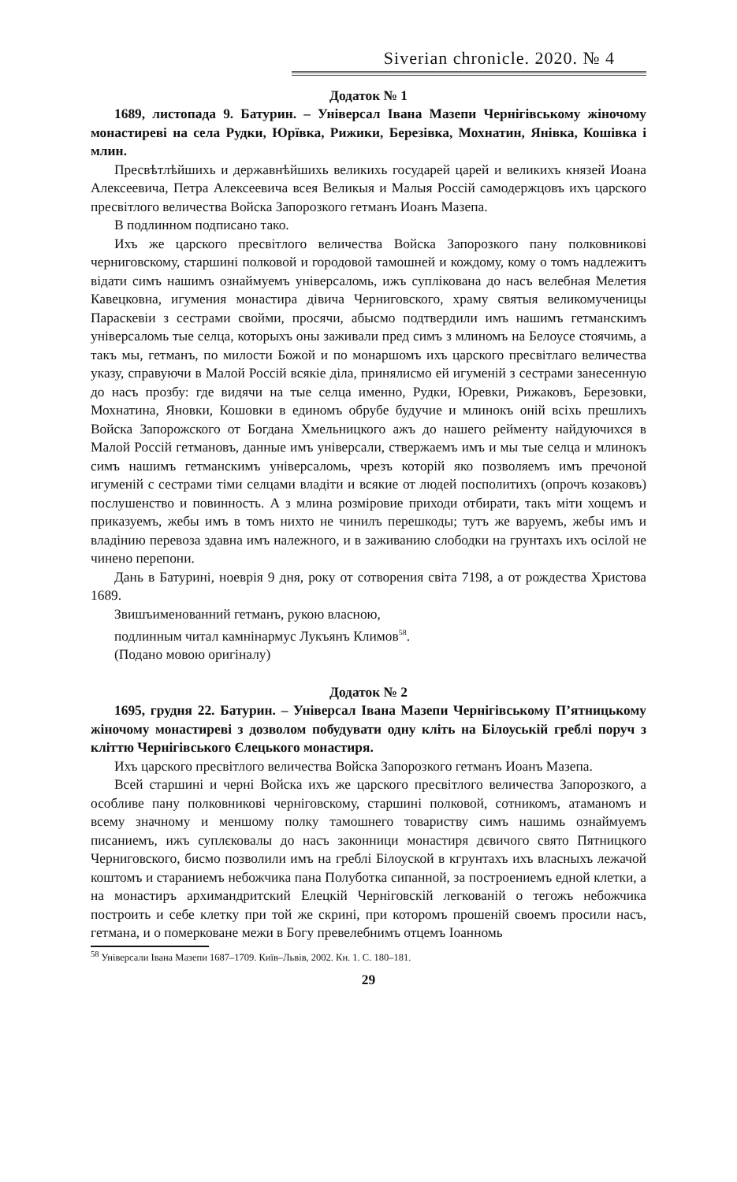Siverian chronicle. 2020. № 4
Додаток № 1
1689, листопада 9. Батурин. – Універсал Івана Мазепи Чернігівському жіночому монастиреві на села Рудки, Юрївка, Рижики, Березівка, Мохнатин, Янівка, Кошівка і млин.
Пресвѣтлѣйшихь и державнѣйшихь великихь государей царей и великихъ князей Иоана Алексеевича, Петра Алексеевича всея Великыя и Малыя Россій самодержцовъ ихъ царского пресвітлого величества Войска Запорозкого гетманъ Иоанъ Мазепа.
В подлинном подписано тако.
Ихъ же царского пресвітлого величества Войска Запорозкого пану полковникові черниговскому, старшині полковой и городовой тамошней и кождому, кому о томъ надлежитъ відати симъ нашимъ ознаймуемъ універсаломь, ижъ суплікована до насъ велебная Мелетия Кавецковна, игумения монастира дівича Черниговского, храму святыя великомученицы Параскевіи з сестрами свойми, просячи, абысмо подтвердили имъ нашимъ гетманскимъ універсаломь тые селца, которыхъ оны заживали пред симъ з млиномъ на Белоусе стоячимь, а такъ мы, гетманъ, по милости Божой и по монаршомъ ихъ царского пресвітлаго величества указу, справуючи в Малой Россій всякіе діла, принялисмо ей игуменій з сестрами занесенную до насъ прозбу: где видячи на тые селца именно, Рудки, Юревки, Рижаковъ, Березовки, Мохнатина, Яновки, Кошовки в единомъ обрубе будучие и млинокъ оній всіхь прешлихъ Войска Запорожского от Богдана Хмельницкого ажъ до нашего рейменту найдуючихся в Малой Россій гетмановъ, данные имъ універсали, ствержаемъ имъ и мы тые селца и млинокъ симъ нашимъ гетманскимъ універсаломь, чрезъ которій яко позволяемъ имъ пречоной игуменій с сестрами тіми селцами владіти и всякие от людей посполитихъ (опрочъ козаковъ) послушенство и повинность. А з млина розміровие приходи отбирати, такъ міти хощемъ и приказуемъ, жебы имъ в томъ нихто не чинилъ перешкоды; тутъ же варуемъ, жебы имъ и владінию перевоза здавна имъ належного, и в заживанию слободки на грунтахъ ихъ осілой не чинено перепони.
Дань в Батурині, ноеврія 9 дня, року от сотворения світа 7198, а от рождества Христова 1689.
Звишъименованний гетманъ, рукою власною,
подлинным читал камнінармус Лукъянъ Климов<sup>58</sup>.
(Подано мовою оригіналу)
Додаток № 2
1695, грудня 22. Батурин. – Універсал Івана Мазепи Чернігівському П’ятницькому жіночому монастиреві з дозволом побудувати одну кліть на Білоуській греблі поруч з кліттю Чернігівського Єлецького монастиря.
Ихъ царского пресвітлого величества Войска Запорозкого гетманъ Иоанъ Мазепа.
Всей старшині и черні Войска ихъ же царского пресвітлого величества Запорозкого, а особливе пану полковникові черніговскому, старшині полковой, сотникомъ, атаманомъ и всему значному и меншому полку тамошнего товариству симъ нашимь ознаймуемъ писаниемъ, ижъ суплєковалы до насъ законници монастиря дєвичого свято Пятницкого Черниговского, бисмо позволили имъ на греблі Білоуской в кгрунтахъ ихъ власныхъ лежачой коштомъ и стараниемъ небожчика пана Полуботка сипанной, за построениемъ едной клетки, а на монастиръ архимандритский Елецкій Черніговскій легкованій о тегожъ небожчика построить и себе клетку при той же скрині, при которомъ прошеній своемъ просили насъ, гетмана, и о померковане межи в Богу превелебнимъ отцемъ Іоанномь
<sup>58</sup> Універсали Івана Мазепи 1687–1709. Київ–Львів, 2002. Кн. 1. С. 180–181.
29